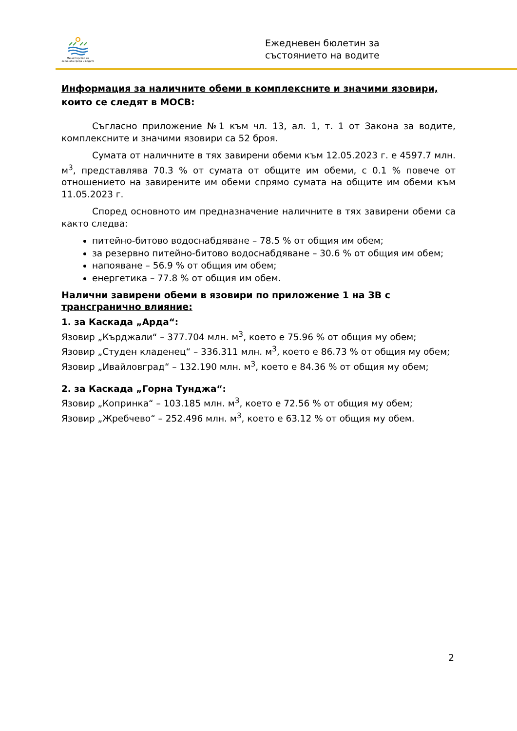Министерство на околната среда и водите
Ежедневен бюлетин за
състоянието на водите
Информация за наличните обеми в комплексните и значими язовири, които се следят в МОСВ:
Съгласно приложение №1 към чл. 13, ал. 1, т. 1 от Закона за водите, комплексните и значими язовири са 52 броя.
Сумата от наличните в тях завирени обеми към 12.05.2023 г. е 4597.7 млн. м<sup>3</sup>, представлява 70.3 % от сумата от общите им обеми, с 0.1 % повече от отношението на завирените им обеми спрямо сумата на общите им обеми към 11.05.2023 г.
Според основното им предназначение наличните в тях завирени обеми са както следва:
питейно-битово водоснабдяване – 78.5 % от общия им обем;
за резервно питейно-битово водоснабдяване – 30.6 % от общия им обем;
напояване – 56.9 % от общия им обем;
енергетика – 77.8 % от общия им обем.
Налични завирени обеми в язовири по приложение 1 на ЗВ с трансгранично влияние:
1. за Каскада „Арда“:
Язовир „Кърджали“ – 377.704 млн. м<sup>3</sup>, което е 75.96 % от общия му обем;
Язовир „Студен кладенец“ – 336.311 млн. м<sup>3</sup>, което е 86.73 % от общия му обем;
Язовир „Ивайловград“ – 132.190 млн. м<sup>3</sup>, което е 84.36 % от общия му обем;
2. за Каскада „Горна Тунджа“:
Язовир „Копринка“ – 103.185 млн. м<sup>3</sup>, което е 72.56 % от общия му обем;
Язовир „Жребчево“ – 252.496 млн. м<sup>3</sup>, което е 63.12 % от общия му обем.
2